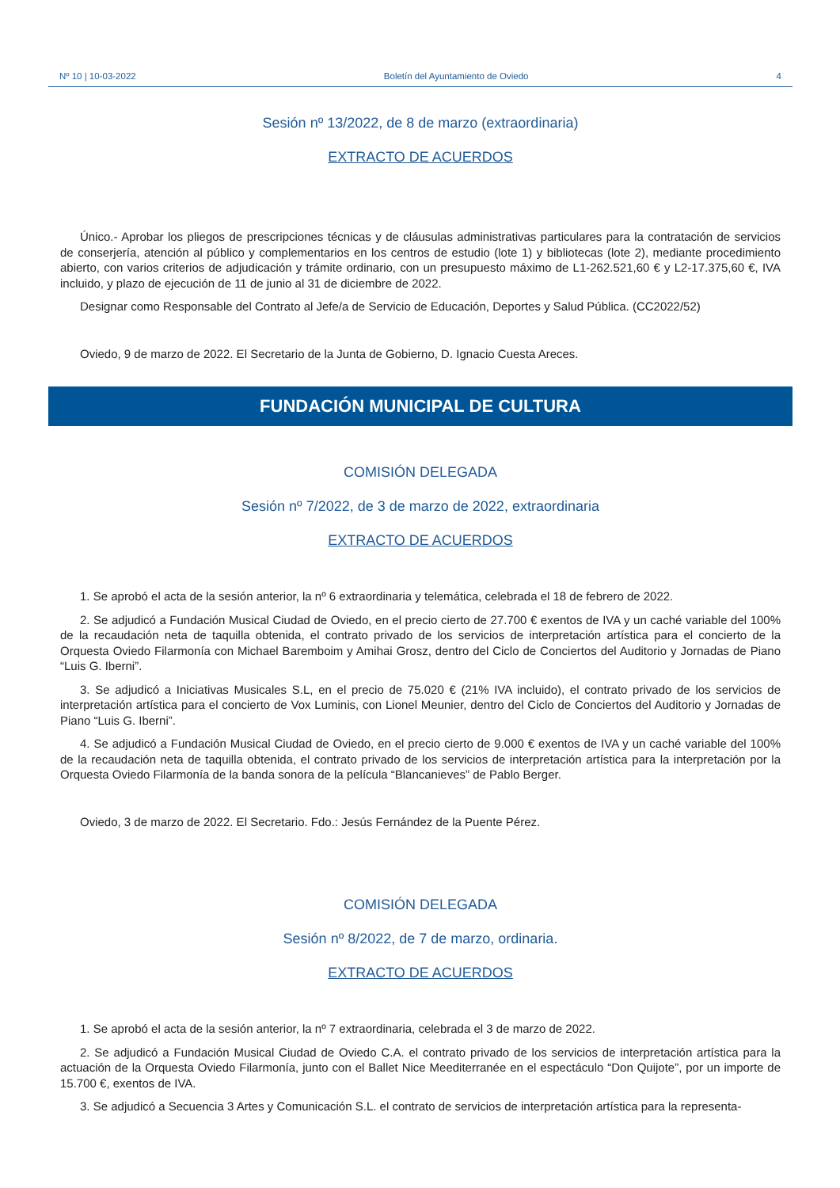Nº 10 | 10-03-2022 Boletín del Ayuntamiento de Oviedo 4
Sesión nº 13/2022, de 8 de marzo (extraordinaria)
EXTRACTO DE ACUERDOS
Único.- Aprobar los pliegos de prescripciones técnicas y de cláusulas administrativas particulares para la contratación de servicios de conserjería, atención al público y complementarios en los centros de estudio (lote 1) y bibliotecas (lote 2), mediante procedimiento abierto, con varios criterios de adjudicación y trámite ordinario, con un presupuesto máximo de L1-262.521,60 € y L2-17.375,60 €, IVA incluido, y plazo de ejecución de 11 de junio al 31 de diciembre de 2022.
Designar como Responsable del Contrato al Jefe/a de Servicio de Educación, Deportes y Salud Pública. (CC2022/52)
Oviedo, 9 de marzo de 2022. El Secretario de la Junta de Gobierno, D. Ignacio Cuesta Areces.
FUNDACIÓN MUNICIPAL DE CULTURA
COMISIÓN DELEGADA
Sesión nº 7/2022, de 3 de marzo de 2022, extraordinaria
EXTRACTO DE ACUERDOS
1. Se aprobó el acta de la sesión anterior, la nº 6 extraordinaria y telemática, celebrada el 18 de febrero de 2022.
2. Se adjudicó a Fundación Musical Ciudad de Oviedo, en el precio cierto de 27.700 € exentos de IVA y un caché variable del 100% de la recaudación neta de taquilla obtenida, el contrato privado de los servicios de interpretación artística para el concierto de la Orquesta Oviedo Filarmonía con Michael Baremboim y Amihai Grosz, dentro del Ciclo de Conciertos del Auditorio y Jornadas de Piano “Luis G. Iberni”.
3. Se adjudicó a Iniciativas Musicales S.L, en el precio de 75.020 € (21% IVA incluido), el contrato privado de los servicios de interpretación artística para el concierto de Vox Luminis, con Lionel Meunier, dentro del Ciclo de Conciertos del Auditorio y Jornadas de Piano “Luis G. Iberni”.
4. Se adjudicó a Fundación Musical Ciudad de Oviedo, en el precio cierto de 9.000 € exentos de IVA y un caché variable del 100% de la recaudación neta de taquilla obtenida, el contrato privado de los servicios de interpretación artística para la interpretación por la Orquesta Oviedo Filarmonía de la banda sonora de la película “Blancanieves” de Pablo Berger.
Oviedo, 3 de marzo de 2022. El Secretario. Fdo.: Jesús Fernández de la Puente Pérez.
COMISIÓN DELEGADA
Sesión nº 8/2022, de 7 de marzo, ordinaria.
EXTRACTO DE ACUERDOS
1. Se aprobó el acta de la sesión anterior, la nº 7 extraordinaria, celebrada el 3 de marzo de 2022.
2. Se adjudicó a Fundación Musical Ciudad de Oviedo C.A. el contrato privado de los servicios de interpretación artística para la actuación de la Orquesta Oviedo Filarmonía, junto con el Ballet Nice Meediterranée en el espectáculo “Don Quijote”, por un importe de 15.700 €, exentos de IVA.
3. Se adjudicó a Secuencia 3 Artes y Comunicación S.L. el contrato de servicios de interpretación artística para la representa-